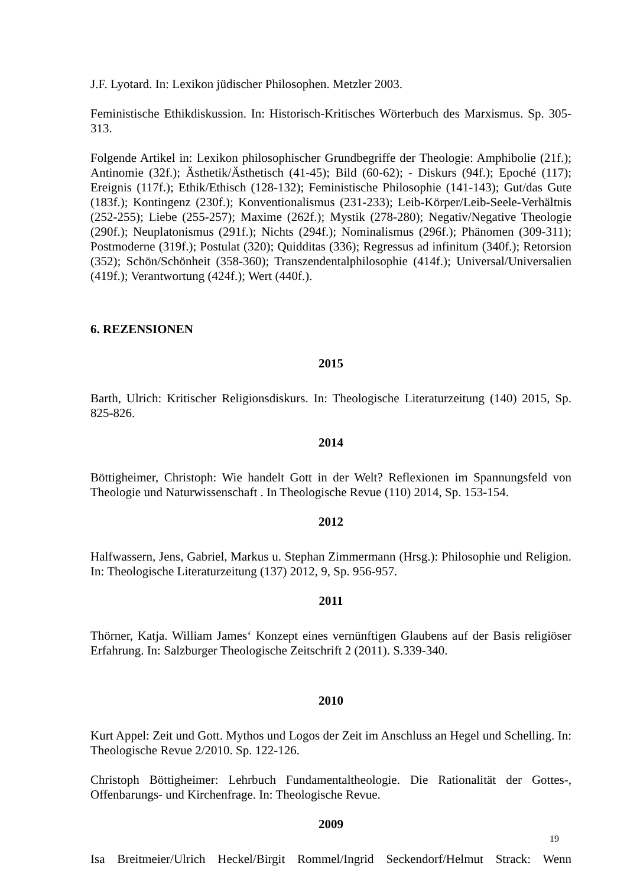J.F. Lyotard. In: Lexikon jüdischer Philosophen. Metzler 2003.
Feministische Ethikdiskussion. In: Historisch-Kritisches Wörterbuch des Marxismus. Sp. 305-313.
Folgende Artikel in: Lexikon philosophischer Grundbegriffe der Theologie: Amphibolie (21f.); Antinomie (32f.); Ästhetik/Ästhetisch (41-45); Bild (60-62); - Diskurs (94f.); Epoché (117); Ereignis (117f.); Ethik/Ethisch (128-132); Feministische Philosophie (141-143); Gut/das Gute (183f.); Kontingenz (230f.); Konventionalismus (231-233); Leib-Körper/Leib-Seele-Verhältnis (252-255); Liebe (255-257); Maxime (262f.); Mystik (278-280); Negativ/Negative Theologie (290f.); Neuplatonismus (291f.); Nichts (294f.); Nominalismus (296f.); Phänomen (309-311); Postmoderne (319f.); Postulat (320); Quidditas (336); Regressus ad infinitum (340f.); Retorsion (352); Schön/Schönheit (358-360); Transzendentalphilosophie (414f.); Universal/Universalien (419f.); Verantwortung (424f.); Wert (440f.).
6. REZENSIONEN
2015
Barth, Ulrich: Kritischer Religionsdiskurs. In: Theologische Literaturzeitung (140) 2015, Sp. 825-826.
2014
Böttigheimer, Christoph: Wie handelt Gott in der Welt? Reflexionen im Spannungsfeld von Theologie und Naturwissenschaft . In Theologische Revue (110) 2014, Sp. 153-154.
2012
Halfwassern, Jens, Gabriel, Markus u. Stephan Zimmermann (Hrsg.): Philosophie und Religion. In: Theologische Literaturzeitung (137) 2012, 9, Sp. 956-957.
2011
Thörner, Katja. William James‘ Konzept eines vernünftigen Glaubens auf der Basis religiöser Erfahrung. In: Salzburger Theologische Zeitschrift 2 (2011). S.339-340.
2010
Kurt Appel: Zeit und Gott. Mythos und Logos der Zeit im Anschluss an Hegel und Schelling. In: Theologische Revue 2/2010. Sp. 122-126.
Christoph Böttigheimer: Lehrbuch Fundamentaltheologie. Die Rationalität der Gottes-, Offenbarungs- und Kirchenfrage. In: Theologische Revue.
2009
Isa Breitmeier/Ulrich Heckel/Birgit Rommel/Ingrid Seckendorf/Helmut Strack: Wenn
19